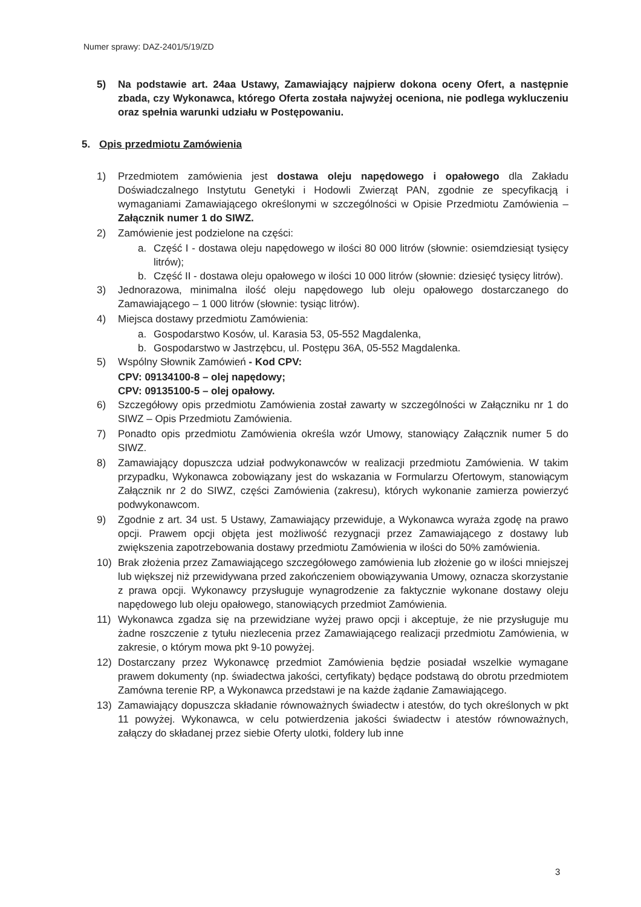Numer sprawy: DAZ-2401/5/19/ZD
5) Na podstawie art. 24aa Ustawy, Zamawiający najpierw dokona oceny Ofert, a następnie zbada, czy Wykonawca, którego Oferta została najwyżej oceniona, nie podlega wykluczeniu oraz spełnia warunki udziału w Postępowaniu.
5. Opis przedmiotu Zamówienia
1) Przedmiotem zamówienia jest dostawa oleju napędowego i opałowego dla Zakładu Doświadczalnego Instytutu Genetyki i Hodowli Zwierząt PAN, zgodnie ze specyfikacją i wymaganiami Zamawiającego określonymi w szczególności w Opisie Przedmiotu Zamówienia – Załącznik numer 1 do SIWZ.
2) Zamówienie jest podzielone na części:
a. Część I - dostawa oleju napędowego w ilości 80 000 litrów (słownie: osiemdziesiąt tysięcy litrów);
b. Część II - dostawa oleju opałowego w ilości 10 000 litrów (słownie: dziesięć tysięcy litrów).
3) Jednorazowa, minimalna ilość oleju napędowego lub oleju opałowego dostarczanego do Zamawiającego – 1 000 litrów (słownie: tysiąc litrów).
4) Miejsca dostawy przedmiotu Zamówienia:
a. Gospodarstwo Kosów, ul. Karasia 53, 05-552 Magdalenka,
b. Gospodarstwo w Jastrzębcu, ul. Postępu 36A, 05-552 Magdalenka.
5) Wspólny Słownik Zamówień - Kod CPV:
CPV: 09134100-8 – olej napędowy;
CPV: 09135100-5 – olej opałowy.
6) Szczegółowy opis przedmiotu Zamówienia został zawarty w szczególności w Załączniku nr 1 do SIWZ – Opis Przedmiotu Zamówienia.
7) Ponadto opis przedmiotu Zamówienia określa wzór Umowy, stanowiący Załącznik numer 5 do SIWZ.
8) Zamawiający dopuszcza udział podwykonawców w realizacji przedmiotu Zamówienia. W takim przypadku, Wykonawca zobowiązany jest do wskazania w Formularzu Ofertowym, stanowiącym Załącznik nr 2 do SIWZ, części Zamówienia (zakresu), których wykonanie zamierza powierzyć podwykonawcom.
9) Zgodnie z art. 34 ust. 5 Ustawy, Zamawiający przewiduje, a Wykonawca wyraża zgodę na prawo opcji. Prawem opcji objęta jest możliwość rezygnacji przez Zamawiającego z dostawy lub zwiększenia zapotrzebowania dostawy przedmiotu Zamówienia w ilości do 50% zamówienia.
10) Brak złożenia przez Zamawiającego szczegółowego zamówienia lub złożenie go w ilości mniejszej lub większej niż przewidywana przed zakończeniem obowiązywania Umowy, oznacza skorzystanie z prawa opcji. Wykonawcy przysługuje wynagrodzenie za faktycznie wykonane dostawy oleju napędowego lub oleju opałowego, stanowiących przedmiot Zamówienia.
11) Wykonawca zgadza się na przewidziane wyżej prawo opcji i akceptuje, że nie przysługuje mu żadne roszczenie z tytułu niezlecenia przez Zamawiającego realizacji przedmiotu Zamówienia, w zakresie, o którym mowa pkt 9-10 powyżej.
12) Dostarczany przez Wykonawcę przedmiot Zamówienia będzie posiadał wszelkie wymagane prawem dokumenty (np. świadectwa jakości, certyfikaty) będące podstawą do obrotu przedmiotem Zamówna terenie RP, a Wykonawca przedstawi je na każde żądanie Zamawiającego.
13) Zamawiający dopuszcza składanie równoważnych świadectw i atestów, do tych określonych w pkt 11 powyżej. Wykonawca, w celu potwierdzenia jakości świadectw i atestów równoważnych, załączy do składanej przez siebie Oferty ulotki, foldery lub inne
3